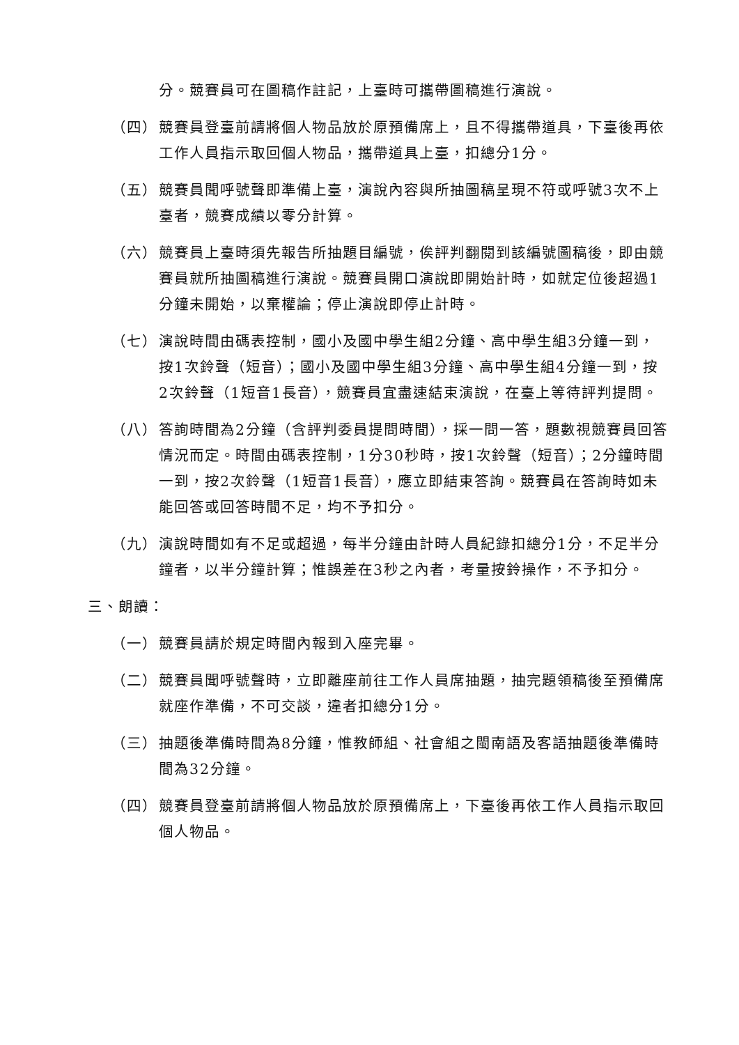分。競賽員可在圖稿作註記，上臺時可攜帶圖稿進行演說。
（四） 競賽員登臺前請將個人物品放於原預備席上，且不得攜帶道具，下臺後再依工作人員指示取回個人物品，攜帶道具上臺，扣總分1分。
（五） 競賽員聞呼號聲即準備上臺，演說內容與所抽圖稿呈現不符或呼號3次不上臺者，競賽成績以零分計算。
（六） 競賽員上臺時須先報告所抽題目編號，俟評判翻閱到該編號圖稿後，即由競賽員就所抽圖稿進行演說。競賽員開口演說即開始計時，如就定位後超過1分鐘未開始，以棄權論；停止演說即停止計時。
（七） 演說時間由碼表控制，國小及國中學生組2分鐘、高中學生組3分鐘一到，按1次鈴聲（短音）；國小及國中學生組3分鐘、高中學生組4分鐘一到，按2次鈴聲（1短音1長音），競賽員宜盡速結束演說，在臺上等待評判提問。
（八） 答詢時間為2分鐘（含評判委員提問時間），採一問一答，題數視競賽員回答情況而定。時間由碼表控制，1分30秒時，按1次鈴聲（短音）；2分鐘時間一到，按2次鈴聲（1短音1長音），應立即結束答詢。競賽員在答詢時如未能回答或回答時間不足，均不予扣分。
（九） 演說時間如有不足或超過，每半分鐘由計時人員紀錄扣總分1分，不足半分鐘者，以半分鐘計算；惟誤差在3秒之內者，考量按鈴操作，不予扣分。
三、朗讀：
（一） 競賽員請於規定時間內報到入座完畢。
（二） 競賽員聞呼號聲時，立即離座前往工作人員席抽題，抽完題領稿後至預備席就座作準備，不可交談，違者扣總分1分。
（三） 抽題後準備時間為8分鐘，惟教師組、社會組之閩南語及客語抽題後準備時間為32分鐘。
（四） 競賽員登臺前請將個人物品放於原預備席上，下臺後再依工作人員指示取回個人物品。